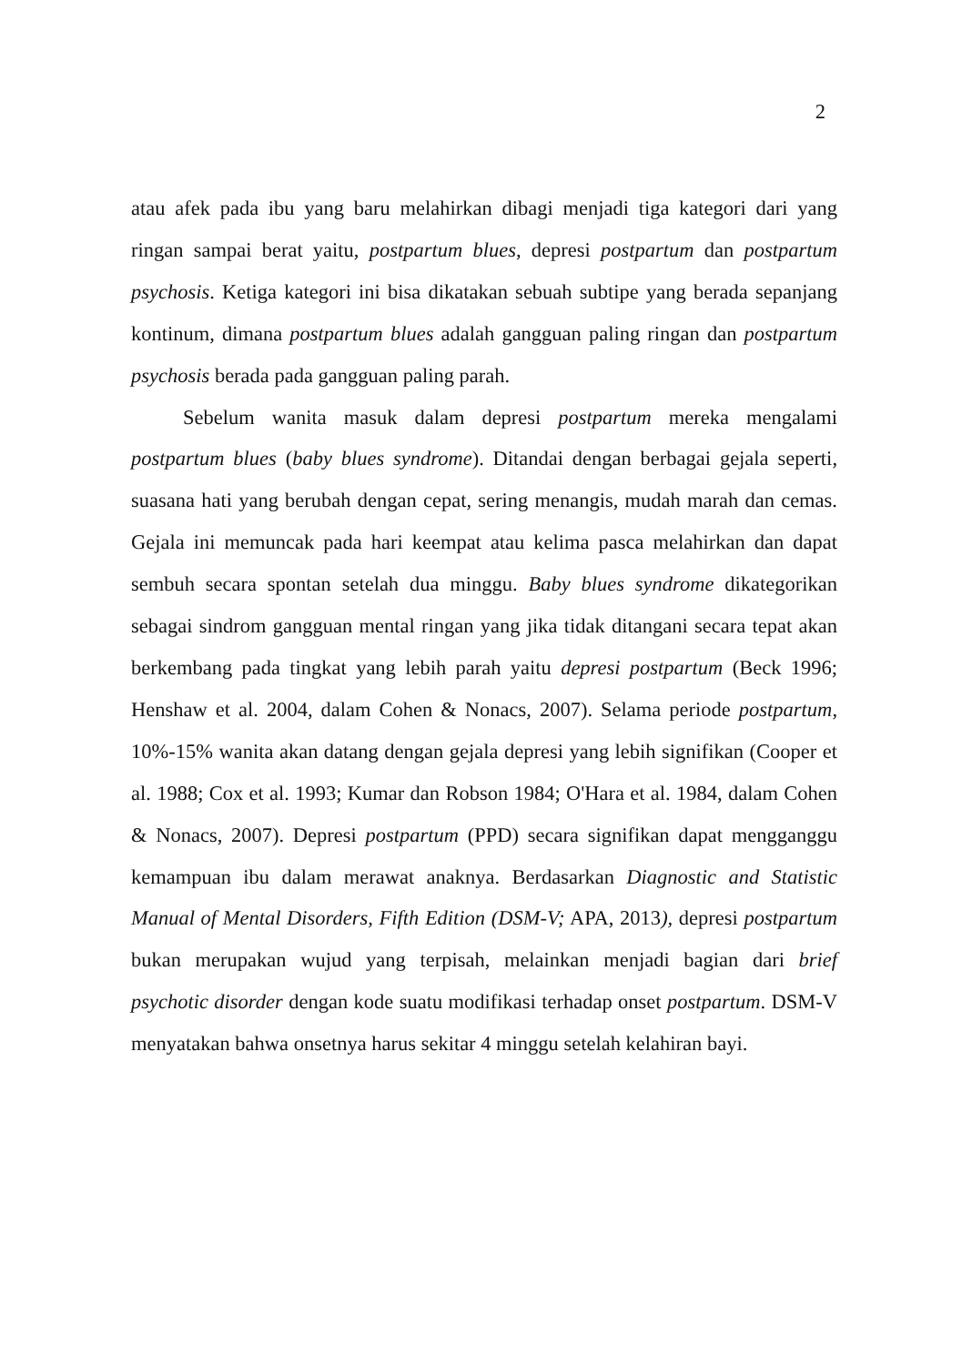2
atau afek pada ibu yang baru melahirkan dibagi menjadi tiga kategori dari yang ringan sampai berat yaitu, postpartum blues, depresi postpartum dan postpartum psychosis. Ketiga kategori ini bisa dikatakan sebuah subtipe yang berada sepanjang kontinum, dimana postpartum blues adalah gangguan paling ringan dan postpartum psychosis berada pada gangguan paling parah.
Sebelum wanita masuk dalam depresi postpartum mereka mengalami postpartum blues (baby blues syndrome). Ditandai dengan berbagai gejala seperti, suasana hati yang berubah dengan cepat, sering menangis, mudah marah dan cemas. Gejala ini memuncak pada hari keempat atau kelima pasca melahirkan dan dapat sembuh secara spontan setelah dua minggu. Baby blues syndrome dikategorikan sebagai sindrom gangguan mental ringan yang jika tidak ditangani secara tepat akan berkembang pada tingkat yang lebih parah yaitu depresi postpartum (Beck 1996; Henshaw et al. 2004, dalam Cohen & Nonacs, 2007). Selama periode postpartum, 10%-15% wanita akan datang dengan gejala depresi yang lebih signifikan (Cooper et al. 1988; Cox et al. 1993; Kumar dan Robson 1984; O'Hara et al. 1984, dalam Cohen & Nonacs, 2007). Depresi postpartum (PPD) secara signifikan dapat mengganggu kemampuan ibu dalam merawat anaknya. Berdasarkan Diagnostic and Statistic Manual of Mental Disorders, Fifth Edition (DSM-V; APA, 2013), depresi postpartum bukan merupakan wujud yang terpisah, melainkan menjadi bagian dari brief psychotic disorder dengan kode suatu modifikasi terhadap onset postpartum. DSM-V menyatakan bahwa onsetnya harus sekitar 4 minggu setelah kelahiran bayi.